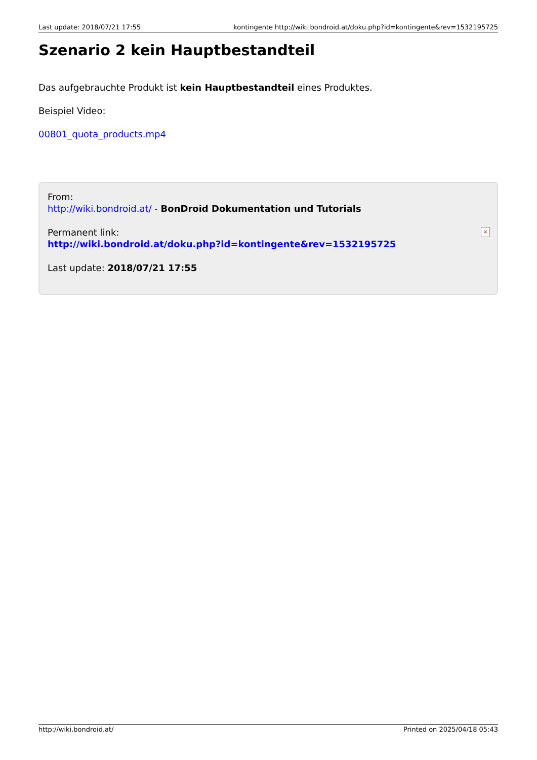Last update: 2018/07/21 17:55 kontingente http://wiki.bondroid.at/doku.php?id=kontingente&rev=1532195725
Szenario 2 kein Hauptbestandteil
Das aufgebrauchte Produkt ist kein Hauptbestandteil eines Produktes.
Beispiel Video:
00801_quota_products.mp4
From:
http://wiki.bondroid.at/ - BonDroid Dokumentation und Tutorials
Permanent link:
http://wiki.bondroid.at/doku.php?id=kontingente&rev=1532195725
Last update: 2018/07/21 17:55
×
http://wiki.bondroid.at/ Printed on 2025/04/18 05:43